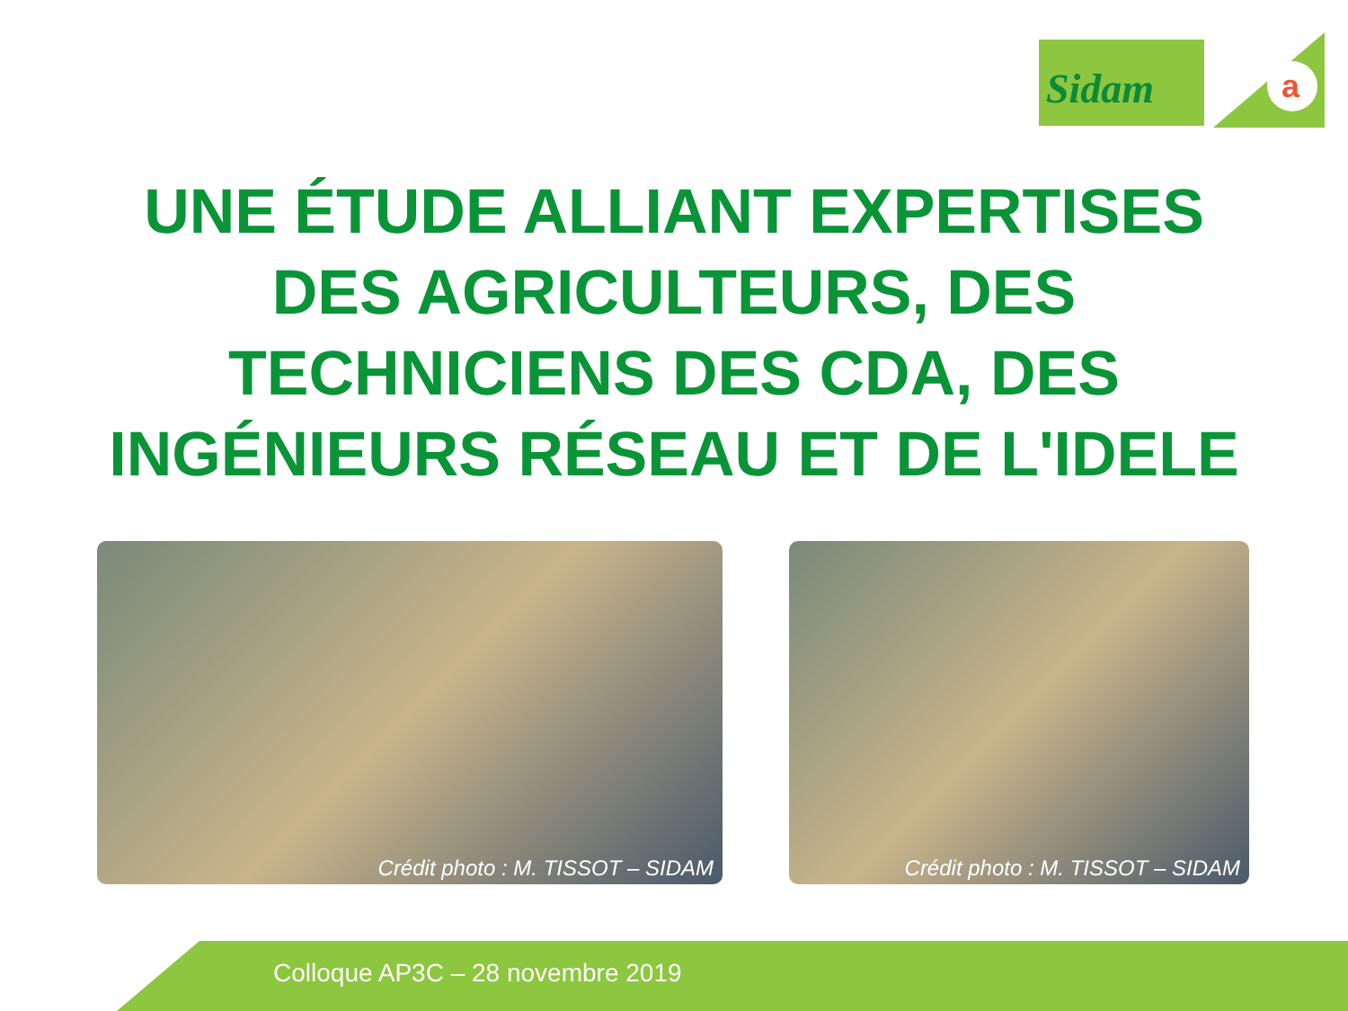Sidam
a
UNE ÉTUDE ALLIANT EXPERTISES
DES AGRICULTEURS, DES
TECHNICIENS DES CDA, DES
INGÉNIEURS RÉSEAU ET DE L'IDELE
Crédit photo : M. TISSOT – SIDAM
Crédit photo : M. TISSOT – SIDAM
Colloque AP3C – 28 novembre 2019